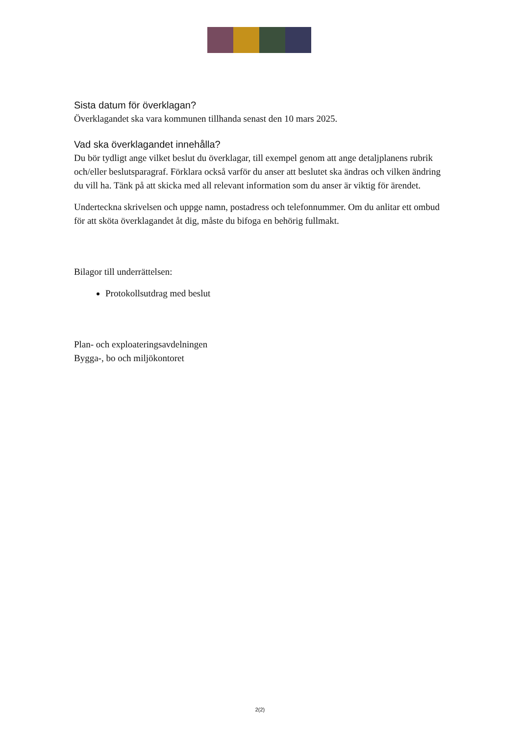Sista datum för överklagan?
Överklagandet ska vara kommunen tillhanda senast den 10 mars 2025.
Vad ska överklagandet innehålla?
Du bör tydligt ange vilket beslut du överklagar, till exempel genom att ange detaljplanens rubrik och/eller beslutsparagraf. Förklara också varför du anser att beslutet ska ändras och vilken ändring du vill ha. Tänk på att skicka med all relevant information som du anser är viktig för ärendet.
Underteckna skrivelsen och uppge namn, postadress och telefonnummer. Om du anlitar ett ombud för att sköta överklagandet åt dig, måste du bifoga en behörig fullmakt.
Bilagor till underrättelsen:
Protokollsutdrag med beslut
Plan- och exploateringsavdelningen
Bygga-, bo och miljökontoret
2(2)